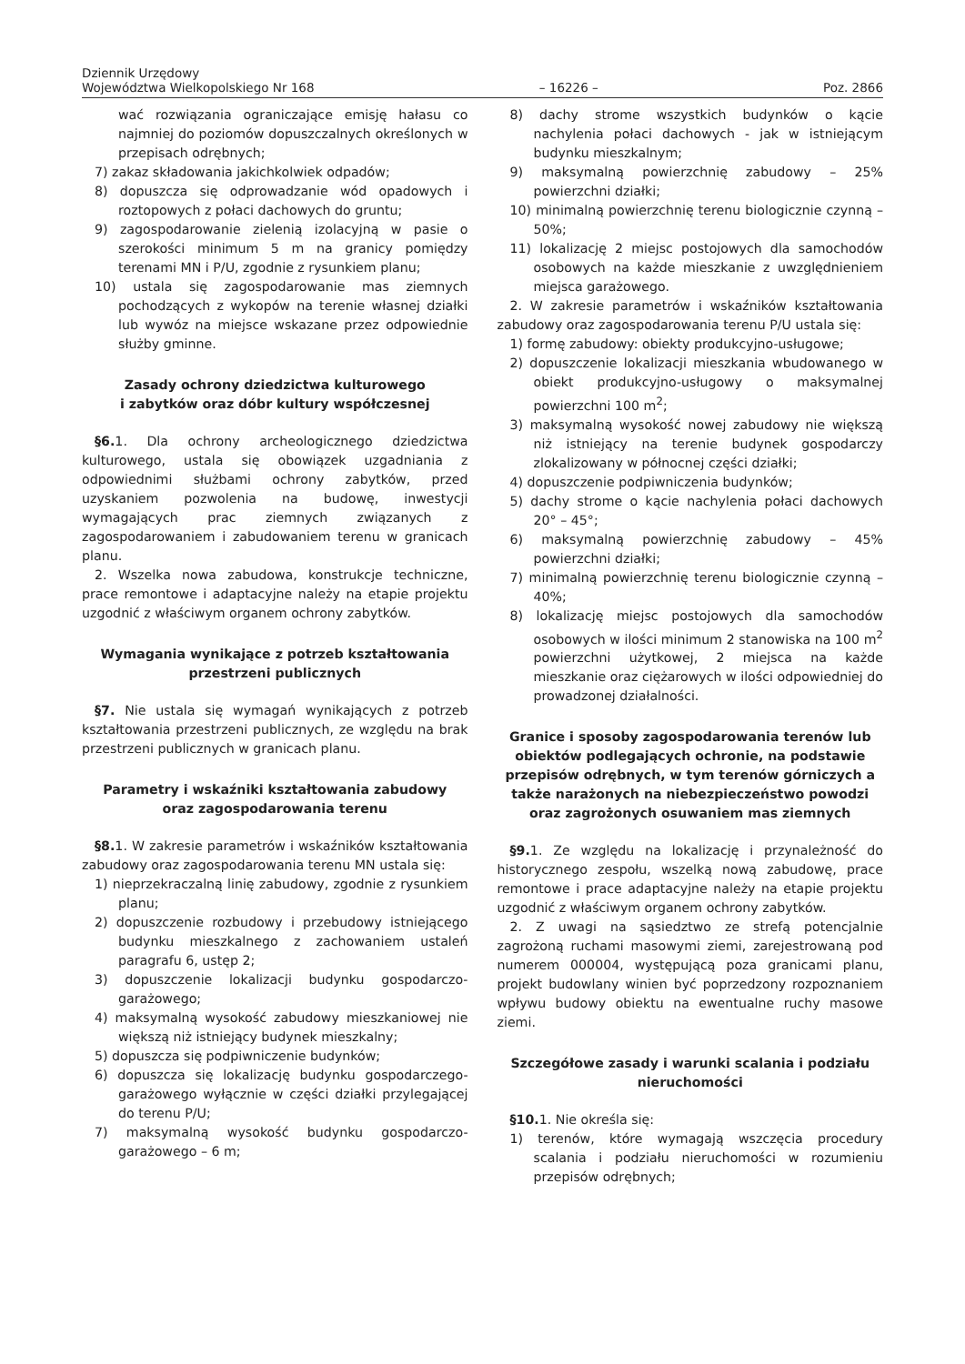Dziennik Urzędowy
Województwa Wielkopolskiego Nr 168
– 16226 –
Poz. 2866
wać rozwiązania ograniczające emisję hałasu co najmniej do poziomów dopuszczalnych określonych w przepisach odrębnych;
7) zakaz składowania jakichkolwiek odpadów;
8) dopuszcza się odprowadzanie wód opadowych i roztopowych z połaci dachowych do gruntu;
9) zagospodarowanie zielenią izolacyjną w pasie o szerokości minimum 5 m na granicy pomiędzy terenami MN i P/U, zgodnie z rysunkiem planu;
10) ustala się zagospodarowanie mas ziemnych pochodzących z wykopów na terenie własnej działki lub wywóz na miejsce wskazane przez odpowiednie służby gminne.
Zasady ochrony dziedzictwa kulturowego
i zabytków oraz dóbr kultury współczesnej
§6. 1. Dla ochrony archeologicznego dziedzictwa kulturowego, ustala się obowiązek uzgadniania z odpowiednimi służbami ochrony zabytków, przed uzyskaniem pozwolenia na budowę, inwestycji wymagających prac ziemnych związanych z zagospodarowaniem i zabudowaniem terenu w granicach planu.
2. Wszelka nowa zabudowa, konstrukcje techniczne, prace remontowe i adaptacyjne należy na etapie projektu uzgodnić z właściwym organem ochrony zabytków.
Wymagania wynikające z potrzeb kształtowania
przestrzeni publicznych
§7. Nie ustala się wymagań wynikających z potrzeb kształtowania przestrzeni publicznych, ze względu na brak przestrzeni publicznych w granicach planu.
Parametry i wskaźniki kształtowania zabudowy
oraz zagospodarowania terenu
§8. 1. W zakresie parametrów i wskaźników kształtowania zabudowy oraz zagospodarowania terenu MN ustala się:
1) nieprzekraczalną linię zabudowy, zgodnie z rysunkiem planu;
2) dopuszczenie rozbudowy i przebudowy istniejącego budynku mieszkalnego z zachowaniem ustaleń paragrafu 6, ustęp 2;
3) dopuszczenie lokalizacji budynku gospodarczo-garażowego;
4) maksymalną wysokość zabudowy mieszkaniowej nie większą niż istniejący budynek mieszkalny;
5) dopuszcza się podpiwniczenie budynków;
6) dopuszcza się lokalizację budynku gospodarczego-garażowego wyłącznie w części działki przylegającej do terenu P/U;
7) maksymalną wysokość budynku gospodarczo-garażowego – 6 m;
8) dachy strome wszystkich budynków o kącie nachylenia połaci dachowych - jak w istniejącym budynku mieszkalnym;
9) maksymalną powierzchnię zabudowy – 25% powierzchni działki;
10) minimalną powierzchnię terenu biologicznie czynną – 50%;
11) lokalizację 2 miejsc postojowych dla samochodów osobowych na każde mieszkanie z uwzględnieniem miejsca garażowego.
2. W zakresie parametrów i wskaźników kształtowania zabudowy oraz zagospodarowania terenu P/U ustala się:
1) formę zabudowy: obiekty produkcyjno-usługowe;
2) dopuszczenie lokalizacji mieszkania wbudowanego w obiekt produkcyjno-usługowy o maksymalnej powierzchni 100 m<sup>2</sup>;
3) maksymalną wysokość nowej zabudowy nie większą niż istniejący na terenie budynek gospodarczy zlokalizowany w północnej części działki;
4) dopuszczenie podpiwniczenia budynków;
5) dachy strome o kącie nachylenia połaci dachowych 20° – 45°;
6) maksymalną powierzchnię zabudowy – 45% powierzchni działki;
7) minimalną powierzchnię terenu biologicznie czynną – 40%;
8) lokalizację miejsc postojowych dla samochodów osobowych w ilości minimum 2 stanowiska na 100 m<sup>2</sup> powierzchni użytkowej, 2 miejsca na każde mieszkanie oraz ciężarowych w ilości odpowiedniej do prowadzonej działalności.
Granice i sposoby zagospodarowania terenów lub obiektów podlegających ochronie, na podstawie przepisów odrębnych, w tym terenów górniczych a także narażonych na niebezpieczeństwo powodzi oraz zagrożonych osuwaniem mas ziemnych
§9. 1. Ze względu na lokalizację i przynależność do historycznego zespołu, wszelką nową zabudowę, prace remontowe i prace adaptacyjne należy na etapie projektu uzgodnić z właściwym organem ochrony zabytków.
2. Z uwagi na sąsiedztwo ze strefą potencjalnie zagrożoną ruchami masowymi ziemi, zarejestrowaną pod numerem 000004, występującą poza granicami planu, projekt budowlany winien być poprzedzony rozpoznaniem wpływu budowy obiektu na ewentualne ruchy masowe ziemi.
Szczegółowe zasady i warunki scalania i podziału
nieruchomości
§10. 1. Nie określa się:
1) terenów, które wymagają wszczęcia procedury scalania i podziału nieruchomości w rozumieniu przepisów odrębnych;